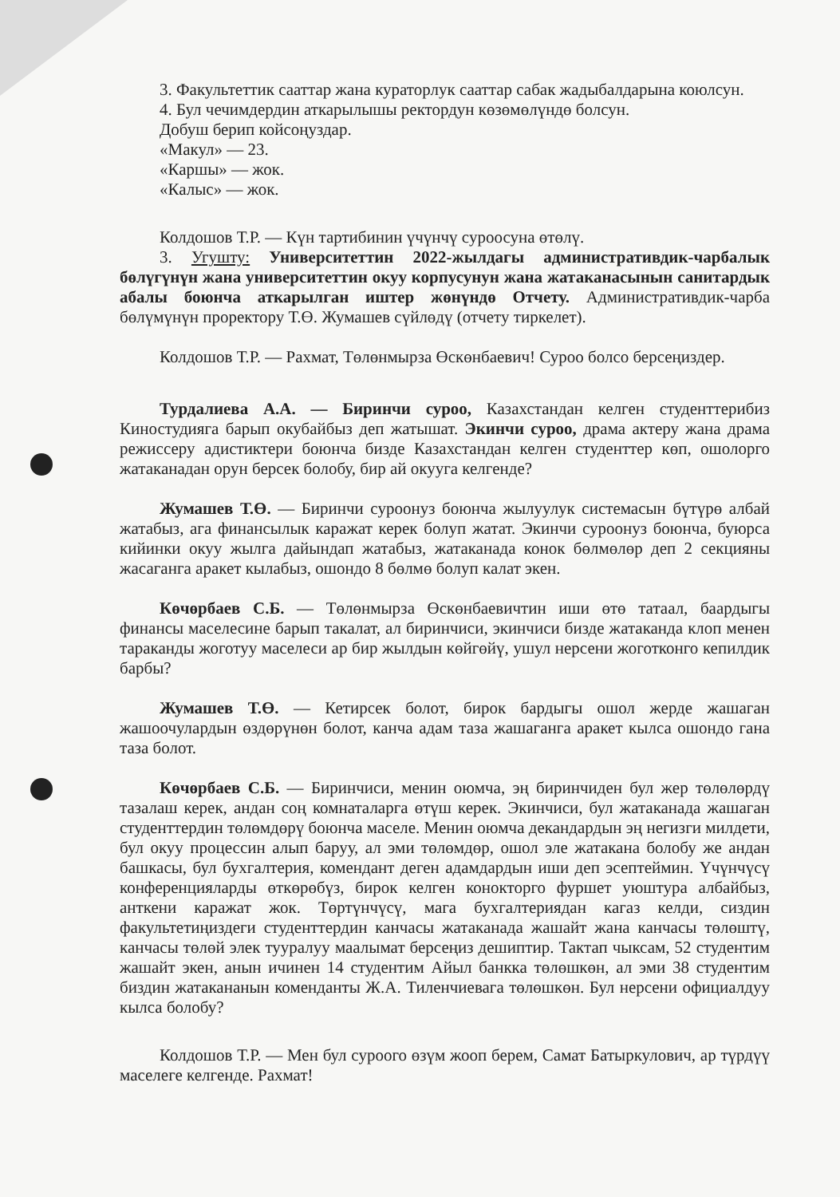3. Факультеттик сааттар жана кураторлук сааттар сабак жадыбалдарына коюлсун.
4. Бул чечимдердин аткарылышы ректордун көзөмөлүндө болсун.
Добуш берип койсоңуздар.
«Макул» — 23.
«Каршы» — жок.
«Калыс» — жок.
Колдошов Т.Р. — Күн тартибинин үчүнчү суроосуна өтөлү.
3. Угушту: Университеттин 2022-жылдагы административдик-чарбалык бөлүгүнүн жана университеттин окуу корпусунун жана жатаканасынын санитардык абалы боюнча аткарылган иштер жөнүндө Отчету. Административдик-чарба бөлүмүнүн проректору Т.Ө. Жумашев сүйлөдү (отчету тиркелет).
Колдошов Т.Р. — Рахмат, Төлөнмырза Өскөнбаевич! Суроо болсо берсеңиздер.
Турдалиева А.А. — Биринчи суроо, Казахстандан келген студенттерибиз Киностудияга барып окубайбыз деп жатышат. Экинчи суроо, драма актеру жана драма режиссеру адистиктери боюнча бизде Казахстандан келген студенттер көп, ошолорго жатаканадан орун берсек болобу, бир ай окууга келгенде?
Жумашев Т.Ө. — Биринчи суроонуз боюнча жылуулук системасын бүтүрө албай жатабыз, ага финансылык каражат керек болуп жатат. Экинчи суроонуз боюнча, буюрса кийинки окуу жылга дайындап жатабыз, жатаканада конок бөлмөлөр деп 2 секцияны жасаганга аракет кылабыз, ошондо 8 бөлмө болуп калат экен.
Көчөрбаев С.Б. — Төлөнмырза Өскөнбаевичтин иши өтө татаал, баардыгы финансы маселесине барып такалат, ал биринчиси, экинчиси бизде жатаканда клоп менен тараканды жоготуу маселеси ар бир жылдын көйгөйү, ушул нерсени жоготконго кепилдик барбы?
Жумашев Т.Ө. — Кетирсек болот, бирок бардыгы ошол жерде жашаган жашоочулардын өздөрүнөн болот, канча адам таза жашаганга аракет кылса ошондо гана таза болот.
Көчөрбаев С.Б. — Биринчиси, менин оюмча, эң биринчиден бул жер төлөлөрдү тазалаш керек, андан соң комнаталарга өтүш керек. Экинчиси, бул жатаканада жашаган студенттердин төлөмдөрү боюнча маселе. Менин оюмча декандардын эң негизги милдети, бул окуу процессин алып баруу, ал эми төлөмдөр, ошол эле жатакана болобу же андан башкасы, бул бухгалтерия, комендант деген адамдардын иши деп эсептеймин. Үчүнчүсү конференцияларды өткөрөбүз, бирок келген конокторго фуршет уюштура албайбыз, анткени каражат жок. Төртүнчүсү, мага бухгалтериядан кагаз келди, сиздин факультетиңиздеги студенттердин канчасы жатаканада жашайт жана канчасы төлөштү, канчасы төлөй элек тууралуу маалымат берсеңиз дешиптир. Тактап чыксам, 52 студентим жашайт экен, анын ичинен 14 студентим Айыл банкка төлөшкөн, ал эми 38 студентим биздин жатакананын коменданты Ж.А. Тиленчиевага төлөшкөн. Бул нерсени официалдуу кылса болобу?
Колдошов Т.Р. — Мен бул суроого өзүм жооп берем, Самат Батыркулович, ар түрдүү маселеге келгенде. Рахмат!